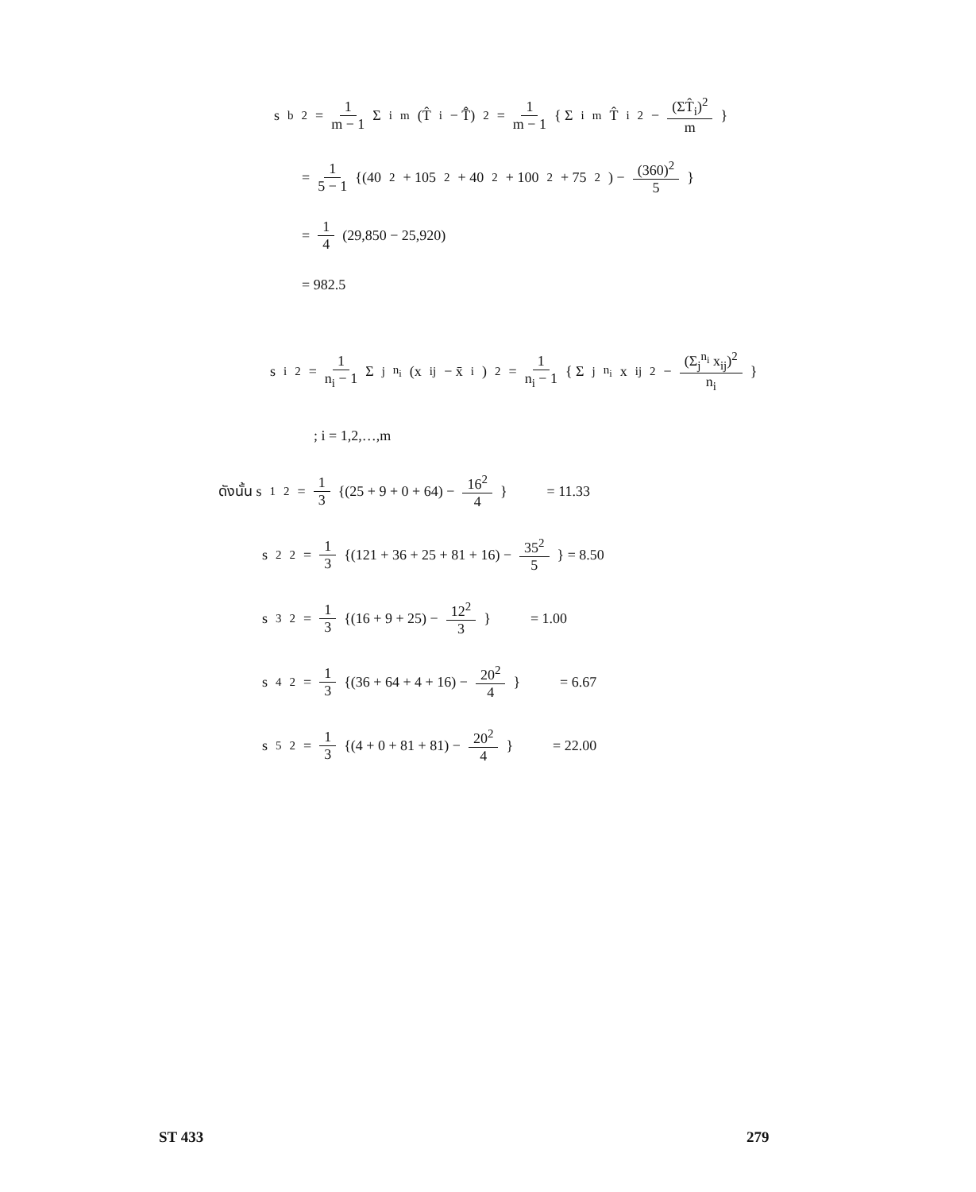s<sub>b</sub><sup>2</sup> = 1 m − 1 Σ<sub>i</sub><sup>m</sup> (T̂<sub>i</sub> − T̂̄)<sup>2</sup> = 1 m − 1 { Σ<sub>i</sub><sup>m</sup> T̂<sub>i</sub><sup>2</sup> − (ΣT̂<sub>i</sub>)<sup>2</sup> m }
= 1 5 − 1 {(40<sup>2</sup> + 105<sup>2</sup> + 40<sup>2</sup> + 100<sup>2</sup> + 75<sup>2</sup>) − (360)<sup>2</sup> 5 }
= 1 4 (29,850 − 25,920)
= 982.5
s<sub>i</sub><sup>2</sup> = 1 n<sub>i</sub> − 1 Σ<sub>j</sub><sup>n<sub>i</sub></sup> (x<sub>ij</sub> − x̄<sub>i</sub>)<sup>2</sup> = 1 n<sub>i</sub> − 1 { Σ<sub>j</sub><sup>n<sub>i</sub></sup> x<sub>ij</sub><sup>2</sup> − (Σ<sub>j</sub><sup>n<sub>i</sub></sup> x<sub>ij</sub>)<sup>2</sup> n<sub>i</sub> }
; i = 1,2,…,m
ดังนั้น s<sub>1</sub><sup>2</sup> = 1 3 {(25 + 9 + 0 + 64) − 16<sup>2</sup> 4 } = 11.33
s<sub>2</sub><sup>2</sup> = 1 3 {(121 + 36 + 25 + 81 + 16) − 35<sup>2</sup> 5 } = 8.50
s<sub>3</sub><sup>2</sup> = 1 3 {(16 + 9 + 25) − 12<sup>2</sup> 3 } = 1.00
s<sub>4</sub><sup>2</sup> = 1 3 {(36 + 64 + 4 + 16) − 20<sup>2</sup> 4 } = 6.67
s<sub>5</sub><sup>2</sup> = 1 3 {(4 + 0 + 81 + 81) − 20<sup>2</sup> 4 } = 22.00
ST 433 279